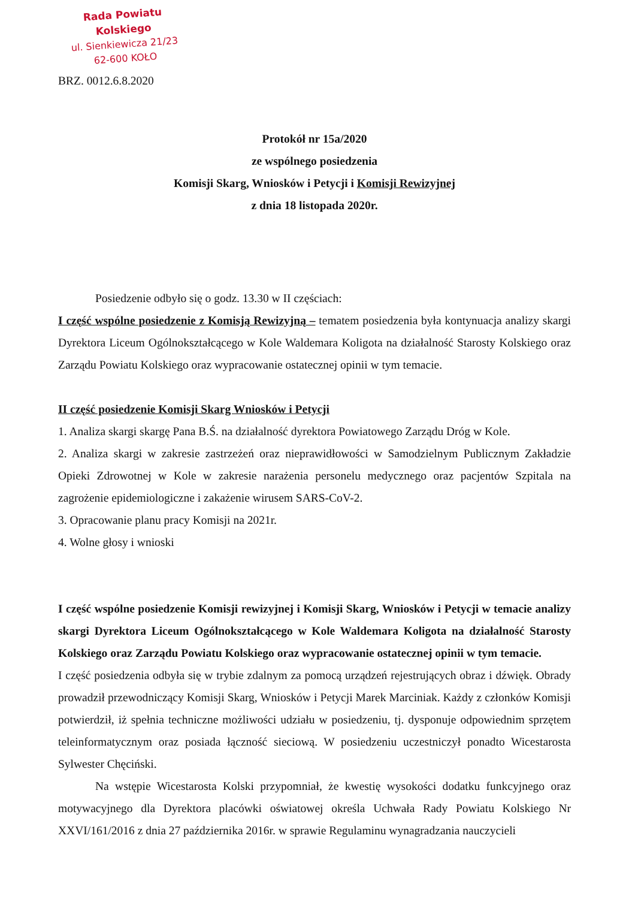Rada Powiatu Kolskiego
ul. Sienkiewicza 21/23
62-600 KOŁO
BRZ. 0012.6.8.2020
Protokół nr 15a/2020
ze wspólnego posiedzenia
Komisji Skarg, Wniosków i Petycji i Komisji Rewizyjnej
z dnia 18 listopada 2020r.
Posiedzenie odbyło się o godz. 13.30 w II częściach:
I część wspólne posiedzenie z Komisją Rewizyjną – tematem posiedzenia była kontynuacja analizy skargi Dyrektora Liceum Ogólnokształcącego w Kole Waldemara Koligota na działalność Starosty Kolskiego oraz Zarządu Powiatu Kolskiego oraz wypracowanie ostatecznej opinii w tym temacie.
II część posiedzenie Komisji Skarg Wniosków i Petycji
1. Analiza skargi skargę Pana B.Ś. na działalność dyrektora Powiatowego Zarządu Dróg w Kole.
2. Analiza skargi w zakresie zastrzeżeń oraz nieprawidłowości w Samodzielnym Publicznym Zakładzie Opieki Zdrowotnej w Kole w zakresie narażenia personelu medycznego oraz pacjentów Szpitala na zagrożenie epidemiologiczne i zakażenie wirusem SARS-CoV-2.
3. Opracowanie planu pracy Komisji na 2021r.
4. Wolne głosy i wnioski
I część wspólne posiedzenie Komisji rewizyjnej i Komisji Skarg, Wniosków i Petycji w temacie analizy skargi Dyrektora Liceum Ogólnokształcącego w Kole Waldemara Koligota na działalność Starosty Kolskiego oraz Zarządu Powiatu Kolskiego oraz wypracowanie ostatecznej opinii w tym temacie.
I część posiedzenia odbyła się w trybie zdalnym za pomocą urządzeń rejestrujących obraz i dźwięk. Obrady prowadził przewodniczący Komisji Skarg, Wniosków i Petycji Marek Marciniak. Każdy z członków Komisji potwierdził, iż spełnia techniczne możliwości udziału w posiedzeniu, tj. dysponuje odpowiednim sprzętem teleinformatycznym oraz posiada łączność sieciową. W posiedzeniu uczestniczył ponadto Wicestarosta Sylwester Chęciński.
Na wstępie Wicestarosta Kolski przypomniał, że kwestię wysokości dodatku funkcyjnego oraz motywacyjnego dla Dyrektora placówki oświatowej określa Uchwała Rady Powiatu Kolskiego Nr XXVI/161/2016 z dnia 27 października 2016r. w sprawie Regulaminu wynagradzania nauczycieli